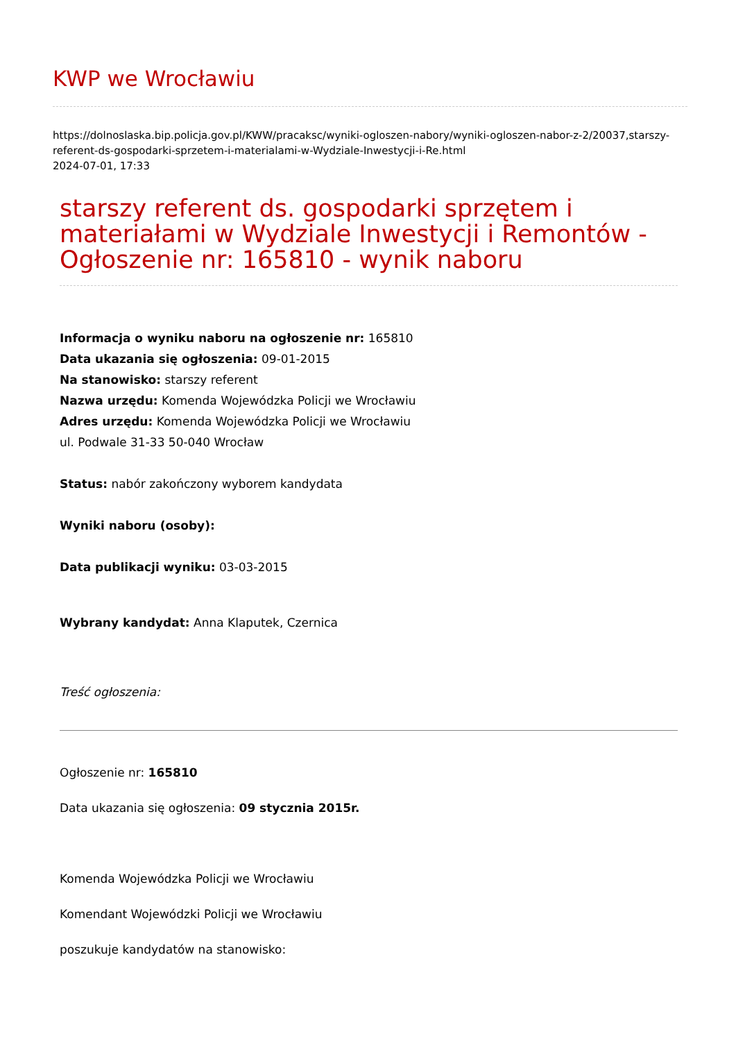KWP we Wrocławiu
https://dolnoslaska.bip.policja.gov.pl/KWW/pracaksc/wyniki-ogloszen-nabory/wyniki-ogloszen-nabor-z-2/20037,starszy-referent-ds-gospodarki-sprzetem-i-materialami-w-Wydziale-Inwestycji-i-Re.html
2024-07-01, 17:33
starszy referent ds. gospodarki sprzętem i materiałami w Wydziale Inwestycji i Remontów - Ogłoszenie nr: 165810 - wynik naboru
Informacja o wyniku naboru na ogłoszenie nr: 165810
Data ukazania się ogłoszenia: 09-01-2015
Na stanowisko: starszy referent
Nazwa urzędu: Komenda Wojewódzka Policji we Wrocławiu
Adres urzędu: Komenda Wojewódzka Policji we Wrocławiu
ul. Podwale 31-33 50-040 Wrocław
Status: nabór zakończony wyborem kandydata
Wyniki naboru (osoby):
Data publikacji wyniku: 03-03-2015
Wybrany kandydat: Anna Klaputek, Czernica
Treść ogłoszenia:
Ogłoszenie nr: 165810
Data ukazania się ogłoszenia: 09 stycznia 2015r.
Komenda Wojewódzka Policji we Wrocławiu
Komendant Wojewódzki Policji we Wrocławiu
poszukuje kandydatów na stanowisko: